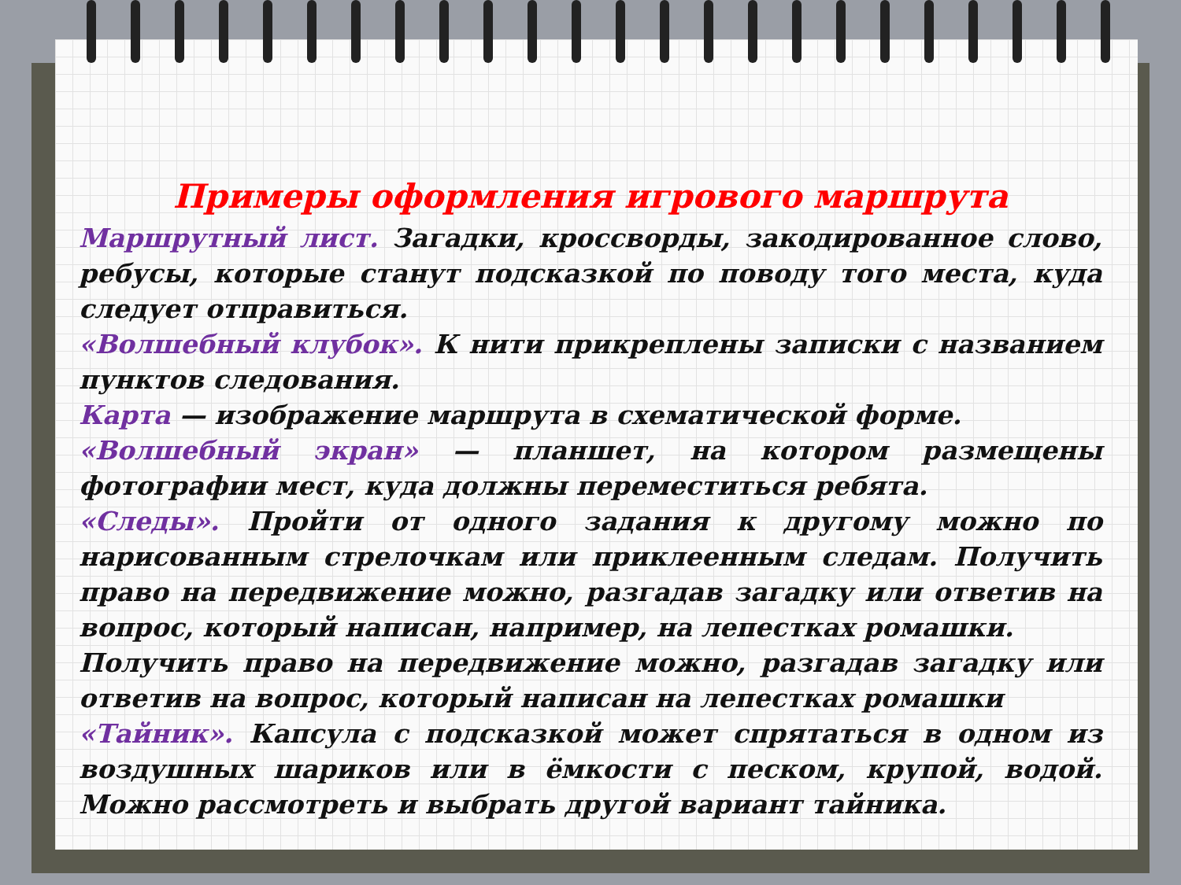Примеры оформления игрового маршрута
Маршрутный лист. Загадки, кроссворды, закодированное слово, ребусы, которые станут подсказкой по поводу того места, куда следует отправиться.
«Волшебный клубок». К нити прикреплены записки с названием пунктов следования.
Карта — изображение маршрута в схематической форме.
«Волшебный экран» — планшет, на котором размещены фотографии мест, куда должны переместиться ребята.
«Следы». Пройти от одного задания к другому можно по нарисованным стрелочкам или приклеенным следам. Получить право на передвижение можно, разгадав загадку или ответив на вопрос, который написан, например, на лепестках ромашки.
Получить право на передвижение можно, разгадав загадку или ответив на вопрос, который написан на лепестках ромашки
«Тайник». Капсула с подсказкой может спрятаться в одном из воздушных шариков или в ёмкости с песком, крупой, водой. Можно рассмотреть и выбрать другой вариант тайника.